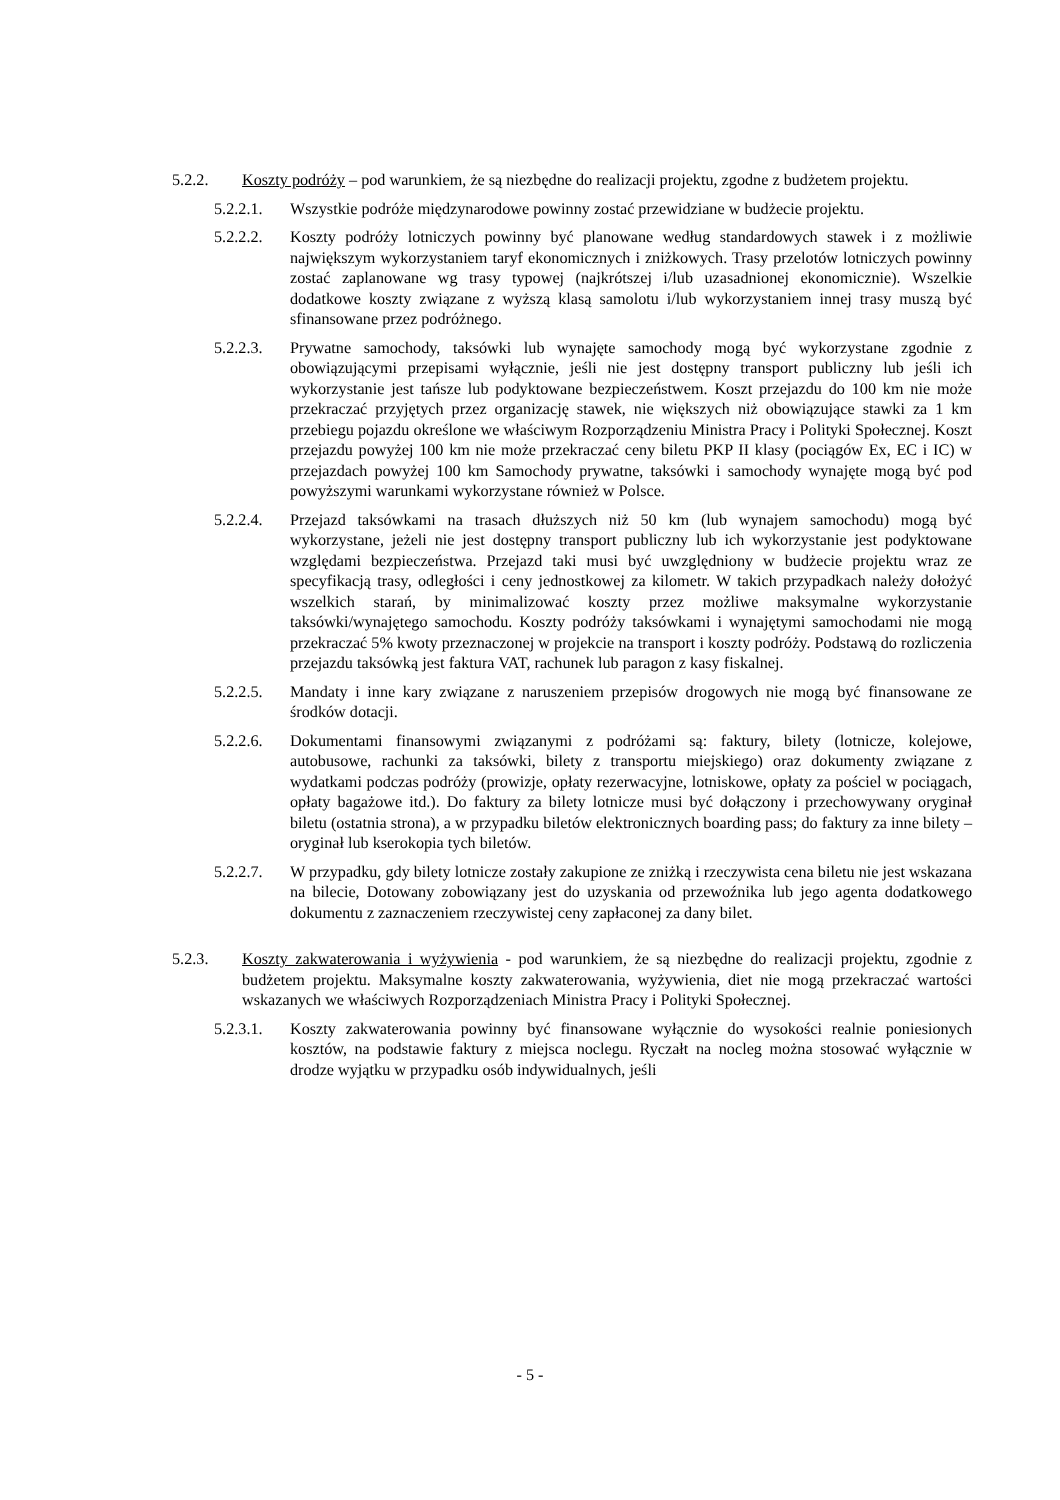5.2.2. Koszty podróży – pod warunkiem, że są niezbędne do realizacji projektu, zgodne z budżetem projektu.
5.2.2.1. Wszystkie podróże międzynarodowe powinny zostać przewidziane w budżecie projektu.
5.2.2.2. Koszty podróży lotniczych powinny być planowane według standardowych stawek i z możliwie największym wykorzystaniem taryf ekonomicznych i zniżkowych. Trasy przelotów lotniczych powinny zostać zaplanowane wg trasy typowej (najkrótszej i/lub uzasadnionej ekonomicznie). Wszelkie dodatkowe koszty związane z wyższą klasą samolotu i/lub wykorzystaniem innej trasy muszą być sfinansowane przez podróżnego.
5.2.2.3. Prywatne samochody, taksówki lub wynajęte samochody mogą być wykorzystane zgodnie z obowiązującymi przepisami wyłącznie, jeśli nie jest dostępny transport publiczny lub jeśli ich wykorzystanie jest tańsze lub podyktowane bezpieczeństwem. Koszt przejazdu do 100 km nie może przekraczać przyjętych przez organizację stawek, nie większych niż obowiązujące stawki za 1 km przebiegu pojazdu określone we właściwym Rozporządzeniu Ministra Pracy i Polityki Społecznej. Koszt przejazdu powyżej 100 km nie może przekraczać ceny biletu PKP II klasy (pociągów Ex, EC i IC) w przejazdach powyżej 100 km Samochody prywatne, taksówki i samochody wynajęte mogą być pod powyższymi warunkami wykorzystane również w Polsce.
5.2.2.4. Przejazd taksówkami na trasach dłuższych niż 50 km (lub wynajem samochodu) mogą być wykorzystane, jeżeli nie jest dostępny transport publiczny lub ich wykorzystanie jest podyktowane względami bezpieczeństwa. Przejazd taki musi być uwzględniony w budżecie projektu wraz ze specyfikacją trasy, odległości i ceny jednostkowej za kilometr. W takich przypadkach należy dołożyć wszelkich starań, by minimalizować koszty przez możliwe maksymalne wykorzystanie taksówki/wynajętego samochodu. Koszty podróży taksówkami i wynajętymi samochodami nie mogą przekraczać 5% kwoty przeznaczonej w projekcie na transport i koszty podróży. Podstawą do rozliczenia przejazdu taksówką jest faktura VAT, rachunek lub paragon z kasy fiskalnej.
5.2.2.5. Mandaty i inne kary związane z naruszeniem przepisów drogowych nie mogą być finansowane ze środków dotacji.
5.2.2.6. Dokumentami finansowymi związanymi z podróżami są: faktury, bilety (lotnicze, kolejowe, autobusowe, rachunki za taksówki, bilety z transportu miejskiego) oraz dokumenty związane z wydatkami podczas podróży (prowizje, opłaty rezerwacyjne, lotniskowe, opłaty za pościel w pociągach, opłaty bagażowe itd.). Do faktury za bilety lotnicze musi być dołączony i przechowywany oryginał biletu (ostatnia strona), a w przypadku biletów elektronicznych boarding pass; do faktury za inne bilety – oryginał lub kserokopia tych biletów.
5.2.2.7. W przypadku, gdy bilety lotnicze zostały zakupione ze zniżką i rzeczywista cena biletu nie jest wskazana na bilecie, Dotowany zobowiązany jest do uzyskania od przewoźnika lub jego agenta dodatkowego dokumentu z zaznaczeniem rzeczywistej ceny zapłaconej za dany bilet.
5.2.3. Koszty zakwaterowania i wyżywienia - pod warunkiem, że są niezbędne do realizacji projektu, zgodnie z budżetem projektu. Maksymalne koszty zakwaterowania, wyżywienia, diet nie mogą przekraczać wartości wskazanych we właściwych Rozporządzeniach Ministra Pracy i Polityki Społecznej.
5.2.3.1. Koszty zakwaterowania powinny być finansowane wyłącznie do wysokości realnie poniesionych kosztów, na podstawie faktury z miejsca noclegu. Ryczałt na nocleg można stosować wyłącznie w drodze wyjątku w przypadku osób indywidualnych, jeśli
- 5 -